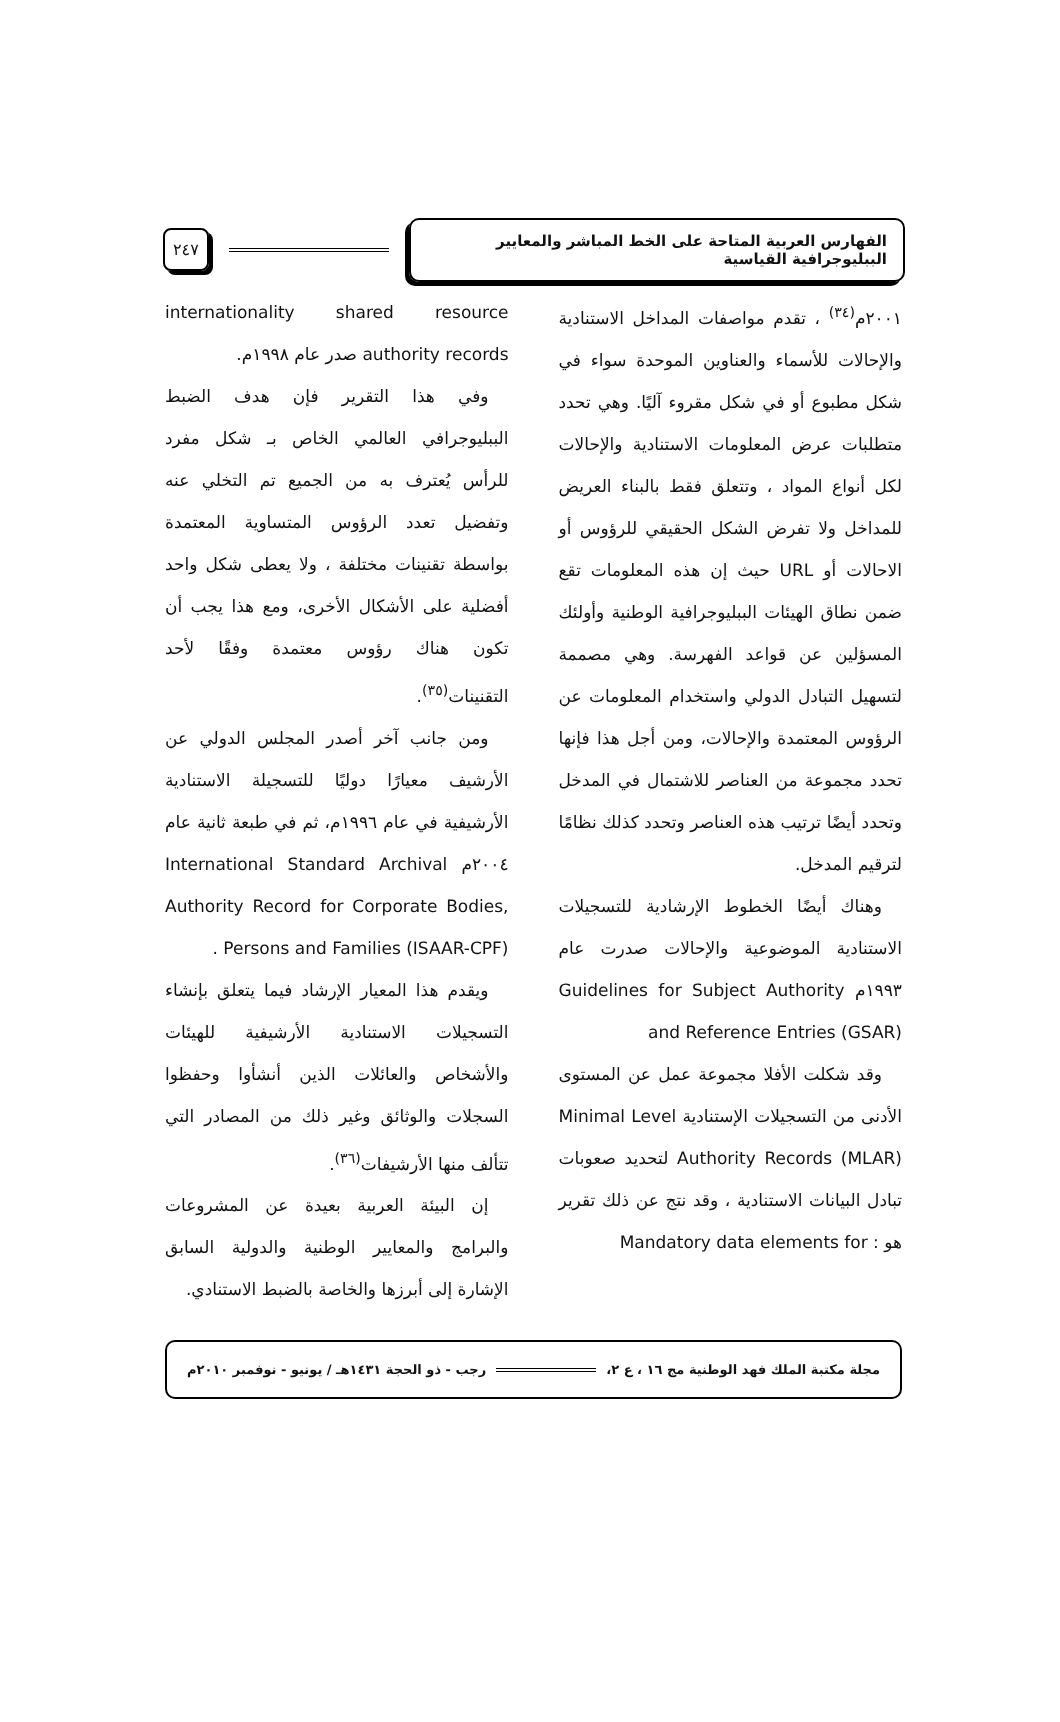الفهارس العربية المتاحة على الخط المباشر والمعايير الببليوجرافية القياسية
٢٤٧
٢٠٠١م<sup>(٣٤)</sup> ، تقدم مواصفات المداخل الاستنادية والإحالات للأسماء والعناوين الموحدة سواء في شكل مطبوع أو في شكل مقروء آليًا. وهي تحدد متطلبات عرض المعلومات الاستنادية والإحالات لكل أنواع المواد ، وتتعلق فقط بالبناء العريض للمداخل ولا تفرض الشكل الحقيقي للرؤوس أو الاحالات أو URL حيث إن هذه المعلومات تقع ضمن نطاق الهيئات الببليوجرافية الوطنية وأولئك المسؤلين عن قواعد الفهرسة. وهي مصممة لتسهيل التبادل الدولي واستخدام المعلومات عن الرؤوس المعتمدة والإحالات، ومن أجل هذا فإنها تحدد مجموعة من العناصر للاشتمال في المدخل وتحدد أيضًا ترتيب هذه العناصر وتحدد كذلك نظامًا لترقيم المدخل.
وهناك أيضًا الخطوط الإرشادية للتسجيلات الاستنادية الموضوعية والإحالات صدرت عام ١٩٩٣م Guidelines for Subject Authority and Reference Entries (GSAR)
وقد شكلت الأفلا مجموعة عمل عن المستوى الأدنى من التسجيلات الإستنادية Minimal Level Authority Records (MLAR) لتحديد صعوبات تبادل البيانات الاستنادية ، وقد نتج عن ذلك تقرير هو : Mandatory data elements for
internationality shared resource authority records صدر عام ١٩٩٨م.
وفي هذا التقرير فإن هدف الضبط الببليوجرافي العالمي الخاص بـ شكل مفرد للرأس يُعترف به من الجميع تم التخلي عنه وتفضيل تعدد الرؤوس المتساوية المعتمدة بواسطة تقنينات مختلفة ، ولا يعطى شكل واحد أفضلية على الأشكال الأخرى، ومع هذا يجب أن تكون هناك رؤوس معتمدة وفقًا لأحد التقنينات<sup>(٣٥)</sup>.
ومن جانب آخر أصدر المجلس الدولي عن الأرشيف معيارًا دوليًا للتسجيلة الاستنادية الأرشيفية في عام ١٩٩٦م، ثم في طبعة ثانية عام ٢٠٠٤م International Standard Archival Authority Record for Corporate Bodies, Persons and Families (ISAAR-CPF) .
ويقدم هذا المعيار الإرشاد فيما يتعلق بإنشاء التسجيلات الاستنادية الأرشيفية للهيئات والأشخاص والعائلات الذين أنشأوا وحفظوا السجلات والوثائق وغير ذلك من المصادر التي تتألف منها الأرشيفات<sup>(٣٦)</sup>.
إن البيئة العربية بعيدة عن المشروعات والبرامج والمعايير الوطنية والدولية السابق الإشارة إلى أبرزها والخاصة بالضبط الاستنادي.
مجلة مكتبة الملك فهد الوطنية مج ١٦ ، ع ٢،
رجب - ذو الحجة ١٤٣١هـ / يونيو - نوفمبر ٢٠١٠م